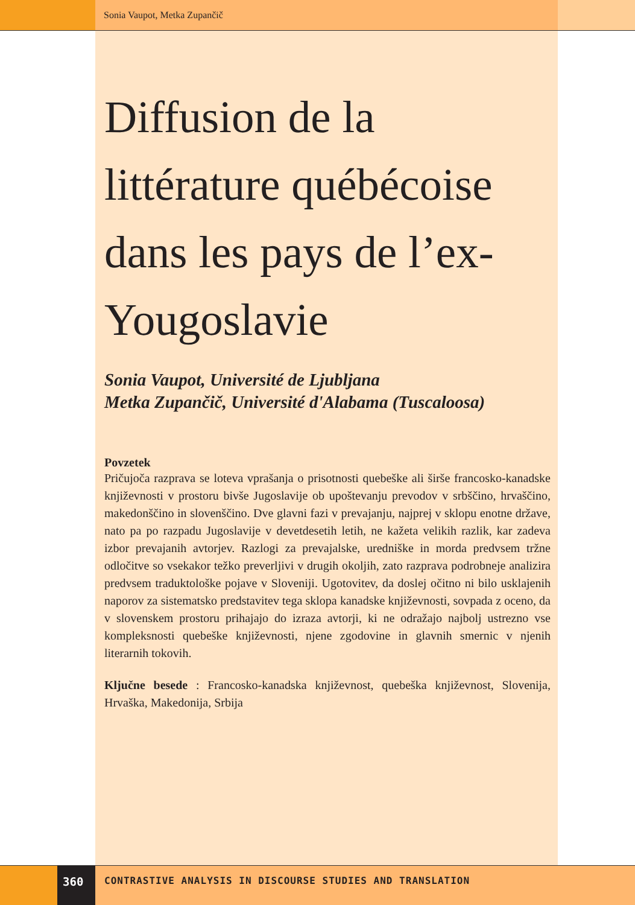Sonia Vaupot, Metka Zupančič
Diffusion de la littérature québécoise dans les pays de l’ex-Yougoslavie
Sonia Vaupot, Université de Ljubljana
Metka Zupančič, Université d'Alabama (Tuscaloosa)
Povzetek
Pričujoča razprava se loteva vprašanja o prisotnosti quebeške ali širše francosko-kanadske književnosti v prostoru bivše Jugoslavije ob upoštevanju prevodov v srbščino, hrvaščino, makedonščino in slovenščino. Dve glavni fazi v prevajanju, najprej v sklopu enotne države, nato pa po razpadu Jugoslavije v devetdesetih letih, ne kažeta velikih razlik, kar zadeva izbor prevajanih avtorjev. Razlogi za prevajalske, uredniške in morda predvsem tržne odločitve so vsekakor težko preverljivi v drugih okoljih, zato razprava podrobneje analizira predvsem traduktološke pojave v Sloveniji. Ugotovitev, da doslej očitno ni bilo usklajenih naporov za sistematsko predstavitev tega sklopa kanadske književnosti, sovpada z oceno, da v slovenskem prostoru prihajajo do izraza avtorji, ki ne odražajo najbolj ustrezno vse kompleksnosti quebeške književnosti, njene zgodovine in glavnih smernic v njenih literarnih tokovih.
Ključne besede : Francosko-kanadska književnost, quebeška književnost, Slovenija, Hrvaška, Makedonija, Srbija
360 CONTRASTIVE ANALYSIS IN DISCOURSE STUDIES AND TRANSLATION